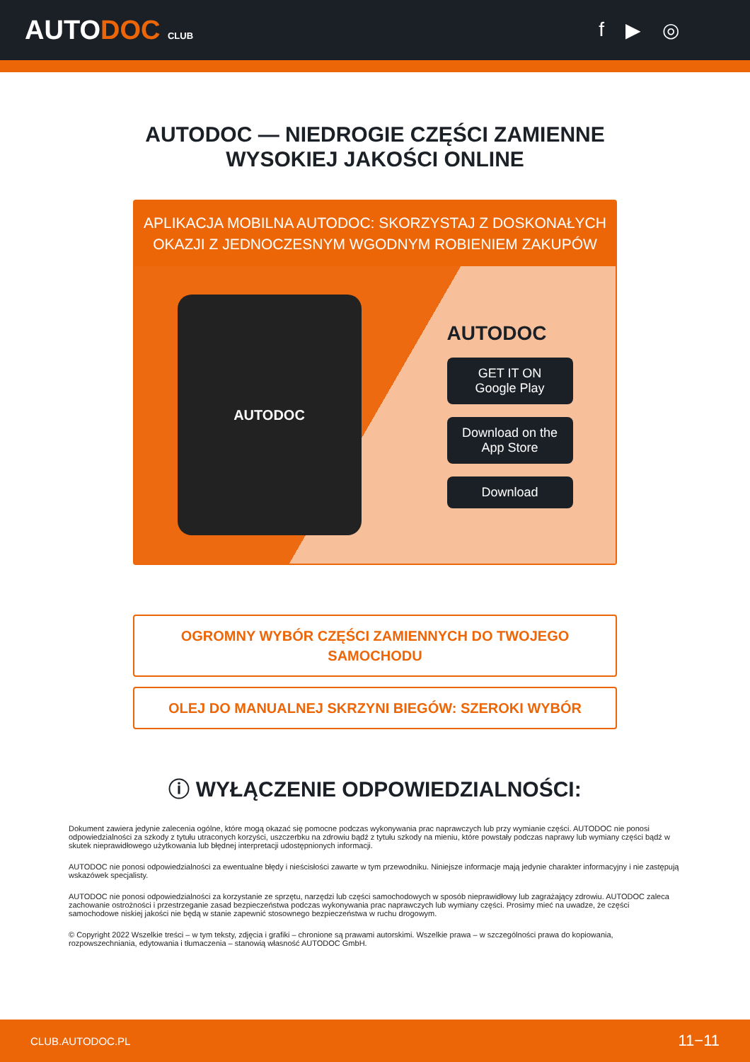AUTODOC CLUB
f ▶ ◎
AUTODOC — NIEDROGIE CZĘŚCI ZAMIENNE
WYSOKIEJ JAKOŚCI ONLINE
APLIKACJA MOBILNA AUTODOC: SKORZYSTAJ Z DOSKONAŁYCH OKAZJI Z JEDNOCZESNYM WGODNYM ROBIENIEM ZAKUPÓW
AUTODOC
AUTODOC
GET IT ON
Google Play
Download on the
App Store
Download
OGROMNY WYBÓR CZĘŚCI ZAMIENNYCH DO TWOJEGO SAMOCHODU
OLEJ DO MANUALNEJ SKRZYNI BIEGÓW: SZEROKI WYBÓR
ⓘ WYŁĄCZENIE ODPOWIEDZIALNOŚCI:
Dokument zawiera jedynie zalecenia ogólne, które mogą okazać się pomocne podczas wykonywania prac naprawczych lub przy wymianie części. AUTODOC nie ponosi odpowiedzialności za szkody z tytułu utraconych korzyści, uszczerbku na zdrowiu bądź z tytułu szkody na mieniu, które powstały podczas naprawy lub wymiany części bądź w skutek nieprawidłowego użytkowania lub błędnej interpretacji udostępnionych informacji.
AUTODOC nie ponosi odpowiedzialności za ewentualne błędy i nieścisłości zawarte w tym przewodniku. Niniejsze informacje mają jedynie charakter informacyjny i nie zastępują wskazówek specjalisty.
AUTODOC nie ponosi odpowiedzialności za korzystanie ze sprzętu, narzędzi lub części samochodowych w sposób nieprawidłowy lub zagrażający zdrowiu. AUTODOC zaleca zachowanie ostrożności i przestrzeganie zasad bezpieczeństwa podczas wykonywania prac naprawczych lub wymiany części. Prosimy mieć na uwadze, że części samochodowe niskiej jakości nie będą w stanie zapewnić stosownego bezpieczeństwa w ruchu drogowym.
© Copyright 2022 Wszelkie treści – w tym teksty, zdjęcia i grafiki – chronione są prawami autorskimi. Wszelkie prawa – w szczególności prawa do kopiowania, rozpowszechniania, edytowania i tłumaczenia – stanowią własność AUTODOC GmbH.
CLUB.AUTODOC.PL 11−11